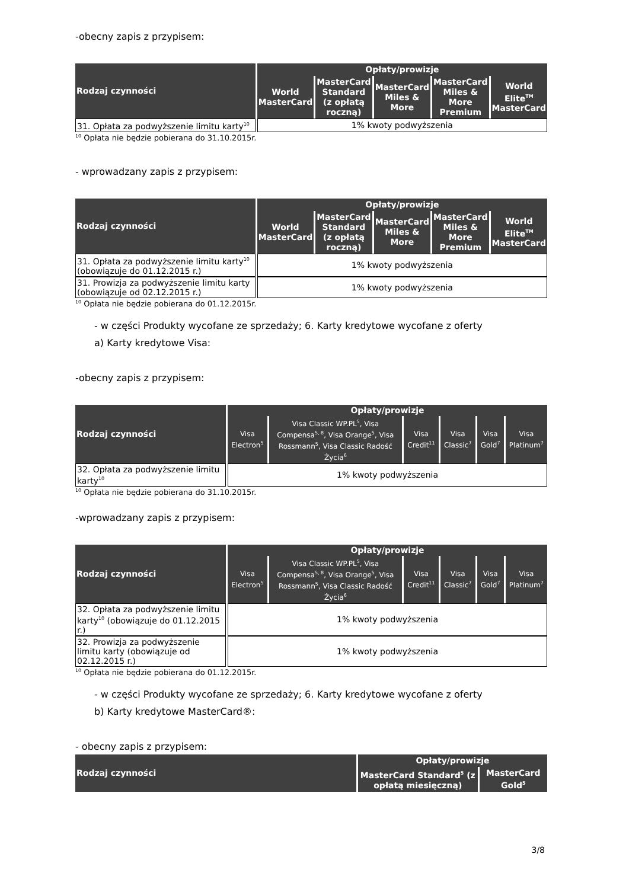-obecny zapis z przypisem:
| Rodzaj czynności | Opłaty/prowizje | | | | |
| --- | --- | --- | --- | --- | --- |
| | World MasterCard | MasterCard Standard (z opłatą roczną) | MasterCard Miles & More | MasterCard Miles & More Premium | World Elite<sup>TM</sup> MasterCard |
| 31. Opłata za podwyższenie limitu karty<sup>10</sup> | 1% kwoty podwyższenia | | | | |
<sup>10</sup> Opłata nie będzie pobierana do 31.10.2015r.
- wprowadzany zapis z przypisem:
| Rodzaj czynności | Opłaty/prowizje | | | | |
| --- | --- | --- | --- | --- | --- |
| | World MasterCard | MasterCard Standard (z opłatą roczną) | MasterCard Miles & More | MasterCard Miles & More Premium | World Elite<sup>TM</sup> MasterCard |
| 31. Opłata za podwyższenie limitu karty<sup>10</sup> (obowiązuje do 01.12.2015 r.) | 1% kwoty podwyższenia | | | | |
| 31. Prowizja za podwyższenie limitu karty (obowiązuje od 02.12.2015 r.) | 1% kwoty podwyższenia | | | | |
<sup>10</sup> Opłata nie będzie pobierana do 01.12.2015r.
- w części Produkty wycofane ze sprzedaży; 6. Karty kredytowe wycofane z oferty
a) Karty kredytowe Visa:
-obecny zapis z przypisem:
| Rodzaj czynności | Opłaty/prowizje | | | | | |
| --- | --- | --- | --- | --- | --- | --- |
| | Visa Electron<sup>5</sup> | Visa Classic WP.PL<sup>5</sup>, Visa Compensa<sup>5, 8</sup>, Visa Orange<sup>5</sup>, Visa Rossmann<sup>5</sup>, Visa Classic Radość Życia<sup>6</sup> | Visa Credit<sup>11</sup> | Visa Classic<sup>7</sup> | Visa Gold<sup>7</sup> | Visa Platinum<sup>7</sup> |
| 32. Opłata za podwyższenie limitu karty<sup>10</sup> | 1% kwoty podwyższenia | | | | | |
<sup>10</sup> Opłata nie będzie pobierana do 31.10.2015r.
-wprowadzany zapis z przypisem:
| Rodzaj czynności | Opłaty/prowizje | | | | | |
| --- | --- | --- | --- | --- | --- | --- |
| | Visa Electron<sup>5</sup> | Visa Classic WP.PL<sup>5</sup>, Visa Compensa<sup>5, 8</sup>, Visa Orange<sup>5</sup>, Visa Rossmann<sup>5</sup>, Visa Classic Radość Życia<sup>6</sup> | Visa Credit<sup>11</sup> | Visa Classic<sup>7</sup> | Visa Gold<sup>7</sup> | Visa Platinum<sup>7</sup> |
| 32. Opłata za podwyższenie limitu karty<sup>10</sup> (obowiązuje do 01.12.2015 r.) | 1% kwoty podwyższenia | | | | | |
| 32. Prowizja za podwyższenie limitu karty (obowiązuje od 02.12.2015 r.) | 1% kwoty podwyższenia | | | | | |
<sup>10</sup> Opłata nie będzie pobierana do 01.12.2015r.
- w części Produkty wycofane ze sprzedaży; 6. Karty kredytowe wycofane z oferty
b) Karty kredytowe MasterCard®:
- obecny zapis z przypisem:
| Rodzaj czynności | Opłaty/prowizje | |
| --- | --- | --- |
| | MasterCard Standard<sup>5</sup> (z opłatą miesięczną) | MasterCard Gold<sup>5</sup> |
3/8